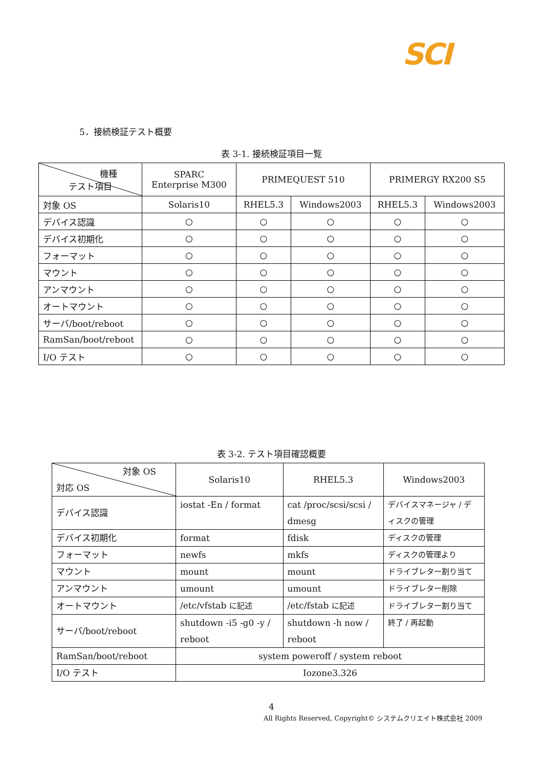SCI
5．接続検証テスト概要
表 3-1. 接続検証項目一覧
| 機種 テスト項目 | SPARC Enterprise M300 | PRIMEQUEST 510 | | PRIMERGY RX200 S5 | |
| 対象 OS | Solaris10 | RHEL5.3 | Windows2003 | RHEL5.3 | Windows2003 |
| デバイス認識 | ○ | ○ | ○ | ○ | ○ |
| デバイス初期化 | ○ | ○ | ○ | ○ | ○ |
| フォーマット | ○ | ○ | ○ | ○ | ○ |
| マウント | ○ | ○ | ○ | ○ | ○ |
| アンマウント | ○ | ○ | ○ | ○ | ○ |
| オートマウント | ○ | ○ | ○ | ○ | ○ |
| サーバ/boot/reboot | ○ | ○ | ○ | ○ | ○ |
| RamSan/boot/reboot | ○ | ○ | ○ | ○ | ○ |
| I/O テスト | ○ | ○ | ○ | ○ | ○ |
表 3-2. テスト項目確認概要
| 対象 OS 対応 OS | Solaris10 | RHEL5.3 | Windows2003 |
| デバイス認識 | iostat -En / format | cat /proc/scsi/scsi / dmesg | デバイスマネージャ / デ ィスクの管理 |
| デバイス初期化 | format | fdisk | ディスクの管理 |
| フォーマット | newfs | mkfs | ディスクの管理より |
| マウント | mount | mount | ドライブレター割り当て |
| アンマウント | umount | umount | ドライブレター削除 |
| オートマウント | /etc/vfstab に記述 | /etc/fstab に記述 | ドライブレター割り当て |
| サーバ/boot/reboot | shutdown -i5 -g0 -y / reboot | shutdown -h now / reboot | 終了 / 再起動 |
| RamSan/boot/reboot | system poweroff / system reboot | | |
| I/O テスト | Iozone3.326 | | |
4
All Rights Reserved, Copyright© システムクリエイト株式会社 2009